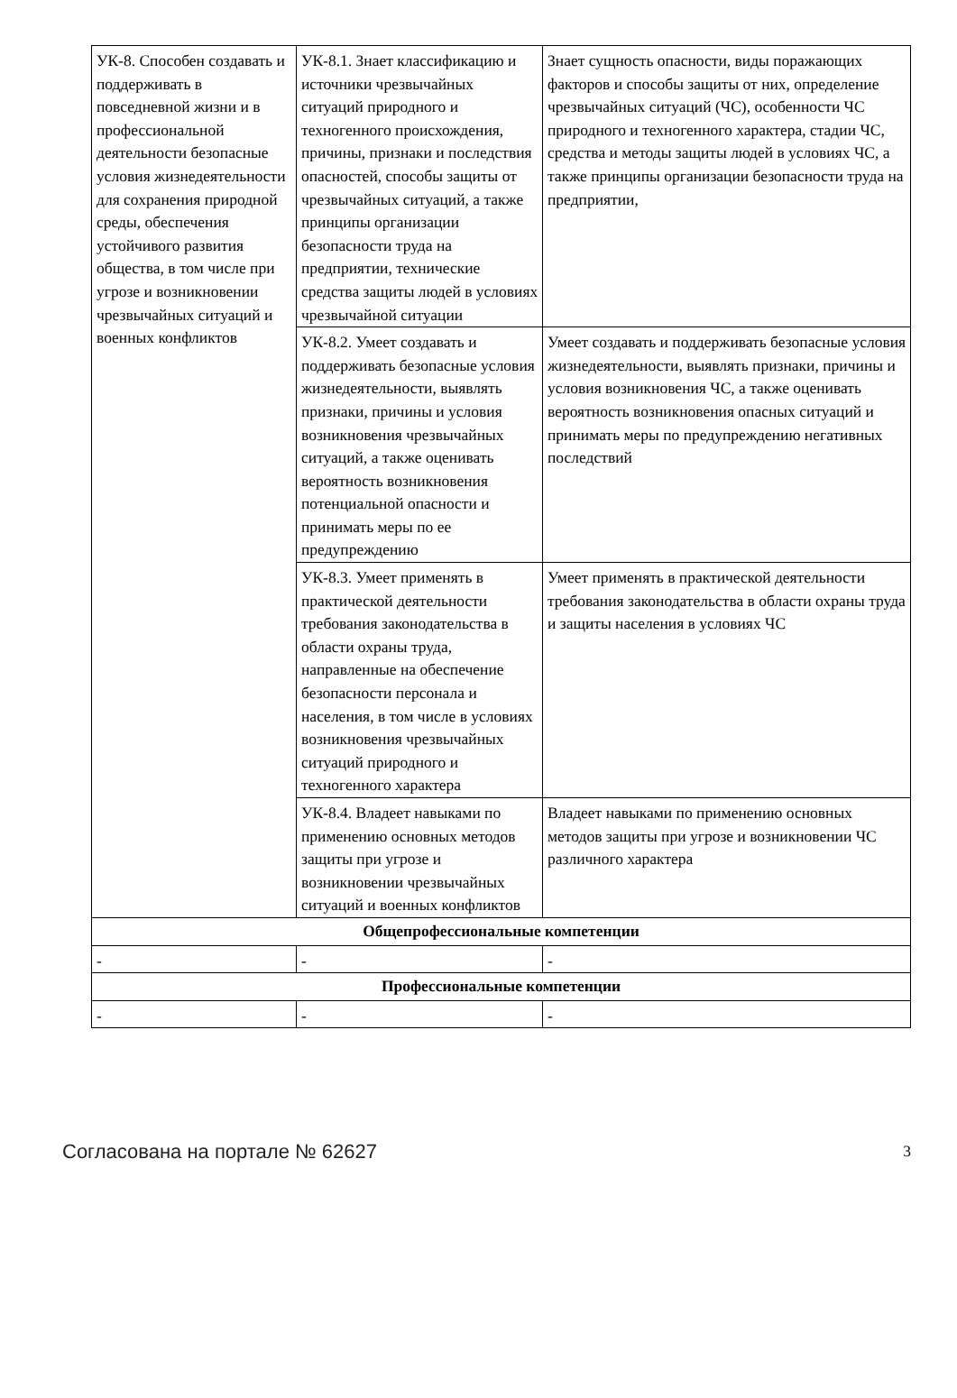| УК-8. Способен создавать и поддерживать в повседневной жизни и в профессиональной деятельности безопасные условия жизнедеятельности для сохранения природной среды, обеспечения устойчивого развития общества, в том числе при угрозе и возникновении чрезвычайных ситуаций и военных конфликтов | УК-8.1. Знает классификацию и источники чрезвычайных ситуаций природного и техногенного происхождения, причины, признаки и последствия опасностей, способы защиты от чрезвычайных ситуаций, а также принципы организации безопасности труда на предприятии, технические средства защиты людей в условиях чрезвычайной ситуации | Знает сущность опасности, виды поражающих факторов и способы защиты от них, определение чрезвычайных ситуаций (ЧС), особенности ЧС природного и техногенного характера, стадии ЧС, средства и методы защиты людей в условиях ЧС, а также принципы организации безопасности труда на предприятии, |
| | УК-8.2. Умеет создавать и поддерживать безопасные условия жизнедеятельности, выявлять признаки, причины и условия возникновения чрезвычайных ситуаций, а также оценивать вероятность возникновения потенциальной опасности и принимать меры по ее предупреждению | Умеет создавать и поддерживать безопасные условия жизнедеятельности, выявлять признаки, причины и условия возникновения ЧС, а также оценивать вероятность возникновения опасных ситуаций и принимать меры по предупреждению негативных последствий |
| | УК-8.3. Умеет применять в практической деятельности требования законодательства в области охраны труда, направленные на обеспечение безопасности персонала и населения, в том числе в условиях возникновения чрезвычайных ситуаций природного и техногенного характера | Умеет применять в практической деятельности требования законодательства в области охраны труда и защиты населения в условиях ЧС |
| | УК-8.4. Владеет навыками по применению основных методов защиты при угрозе и возникновении чрезвычайных ситуаций и военных конфликтов | Владеет навыками по применению основных методов защиты при угрозе и возникновении ЧС различного характера |
| Общепрофессиональные компетенции | | |
| - | - | - |
| Профессиональные компетенции | | |
| - | - | - |
Согласована на портале № 62627 3